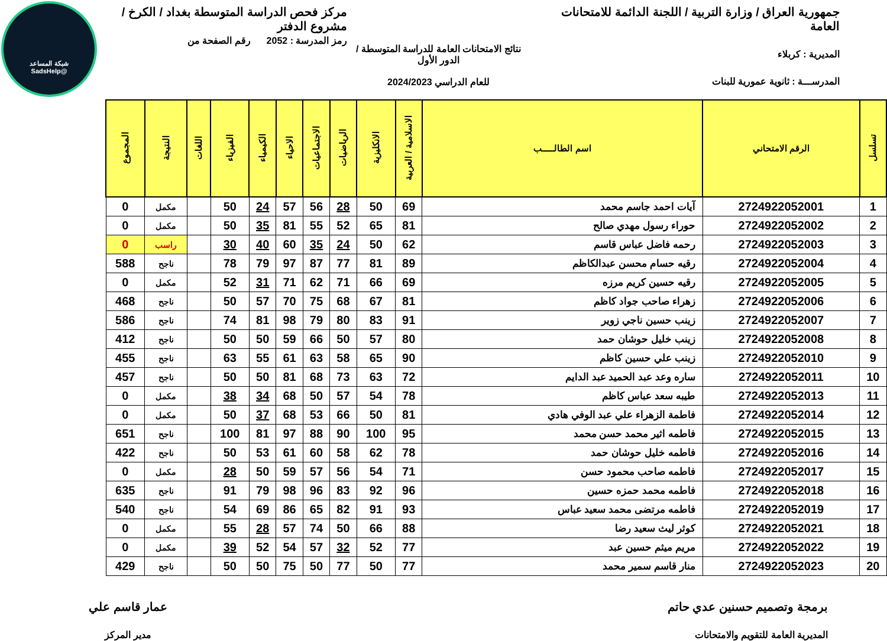شبكة المساعد
@SadsHelp
جمهورية العراق / وزارة التربية / اللجنة الدائمة للامتحانات العامة
المديرية : كربلاء
المدرســـة : ثانوية عمورية للبنات
نتائج الامتحانات العامة للدراسة المتوسطة / الدور الأول
للعام الدراسي 2024/2023
مركز فحص الدراسة المتوسطة بغداد / الكرخ / مشروع الدفتر
رمز المدرسة : 2052 رقم الصفحة من
| تسلسل | الرقم الامتحاني | اسم الطالـــــب | الاسلامية / العربية | الانكليزية | الرياضيات | الاجتماعيات | الاحياء | الكيمياء | الفيزياء | اللغات | النتيجة | المجموع |
| --- | --- | --- | --- | --- | --- | --- | --- | --- | --- | --- | --- | --- |
| 1 | 2724922052001 | آيات احمد جاسم محمد | 69 | 50 | 28 | 56 | 57 | 24 | 50 | | مكمل | 0 |
| 2 | 2724922052002 | حوراء رسول مهدي صالح | 81 | 65 | 52 | 55 | 81 | 35 | 50 | | مكمل | 0 |
| 3 | 2724922052003 | رحمه فاضل عباس قاسم | 62 | 50 | 24 | 35 | 60 | 40 | 30 | | راسب | 0 |
| 4 | 2724922052004 | رقيه حسام محسن عبدالكاظم | 89 | 81 | 77 | 87 | 97 | 79 | 78 | | ناجح | 588 |
| 5 | 2724922052005 | رقيه حسين كريم مرزه | 69 | 66 | 71 | 62 | 71 | 31 | 52 | | مكمل | 0 |
| 6 | 2724922052006 | زهراء صاحب جواد كاظم | 81 | 67 | 68 | 75 | 70 | 57 | 50 | | ناجح | 468 |
| 7 | 2724922052007 | زينب حسين ناجي زوير | 91 | 83 | 80 | 79 | 98 | 81 | 74 | | ناجح | 586 |
| 8 | 2724922052008 | زينب خليل حوشان حمد | 80 | 57 | 50 | 66 | 59 | 50 | 50 | | ناجح | 412 |
| 9 | 2724922052010 | زينب علي حسين كاظم | 90 | 65 | 58 | 63 | 61 | 55 | 63 | | ناجح | 455 |
| 10 | 2724922052011 | ساره وعد عبد الحميد عبد الدايم | 72 | 63 | 73 | 68 | 81 | 50 | 50 | | ناجح | 457 |
| 11 | 2724922052013 | طيبه سعد عباس كاظم | 78 | 54 | 57 | 50 | 68 | 34 | 38 | | مكمل | 0 |
| 12 | 2724922052014 | فاطمة الزهراء علي عبد الوفي هادي | 81 | 50 | 66 | 53 | 68 | 37 | 50 | | مكمل | 0 |
| 13 | 2724922052015 | فاطمه اثير محمد حسن محمد | 95 | 100 | 90 | 88 | 97 | 81 | 100 | | ناجح | 651 |
| 14 | 2724922052016 | فاطمه خليل حوشان حمد | 78 | 62 | 58 | 60 | 61 | 53 | 50 | | ناجح | 422 |
| 15 | 2724922052017 | فاطمه صاحب محمود حسن | 71 | 54 | 56 | 57 | 59 | 50 | 28 | | مكمل | 0 |
| 16 | 2724922052018 | فاطمه محمد حمزه حسين | 96 | 92 | 83 | 96 | 98 | 79 | 91 | | ناجح | 635 |
| 17 | 2724922052019 | فاطمه مرتضى محمد سعيد عباس | 93 | 91 | 82 | 65 | 86 | 69 | 54 | | ناجح | 540 |
| 18 | 2724922052021 | كوثر ليث سعيد رضا | 88 | 66 | 50 | 74 | 57 | 28 | 55 | | مكمل | 0 |
| 19 | 2724922052022 | مريم ميثم حسين عبد | 77 | 52 | 32 | 57 | 54 | 52 | 39 | | مكمل | 0 |
| 20 | 2724922052023 | منار قاسم سمير محمد | 77 | 50 | 77 | 50 | 75 | 50 | 50 | | ناجح | 429 |
برمجة وتصميم حسنين عدي حاتم
المديرية العامة للتقويم والامتحانات
عمار قاسم علي
مدير المركز